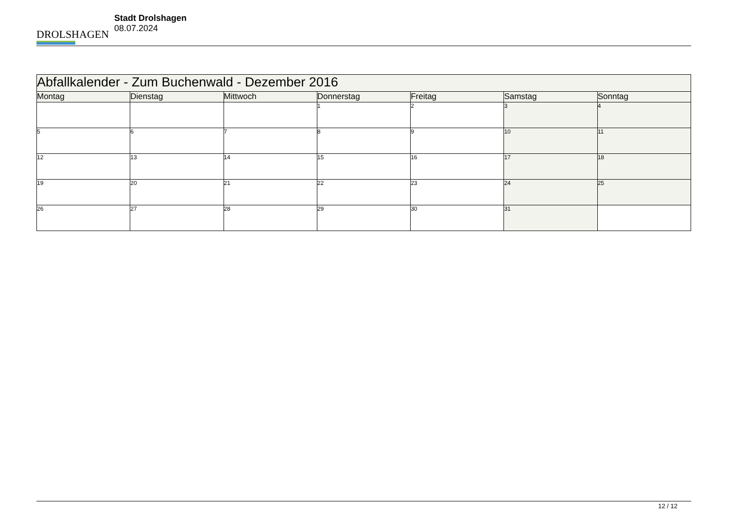DROLSHAGEN
Stadt Drolshagen
08.07.2024
| Abfallkalender - Zum Buchenwald - Dezember 2016 | | | | | | |
| --- | --- | --- | --- | --- | --- | --- |
| Montag | Dienstag | Mittwoch | Donnerstag | Freitag | Samstag | Sonntag |
| | | | 1 | 2 | 3 | 4 |
| 5 | 6 | 7 | 8 | 9 | 10 | 11 |
| 12 | 13 | 14 | 15 | 16 | 17 | 18 |
| 19 | 20 | 21 | 22 | 23 | 24 | 25 |
| 26 | 27 | 28 | 29 | 30 | 31 | |
12 / 12